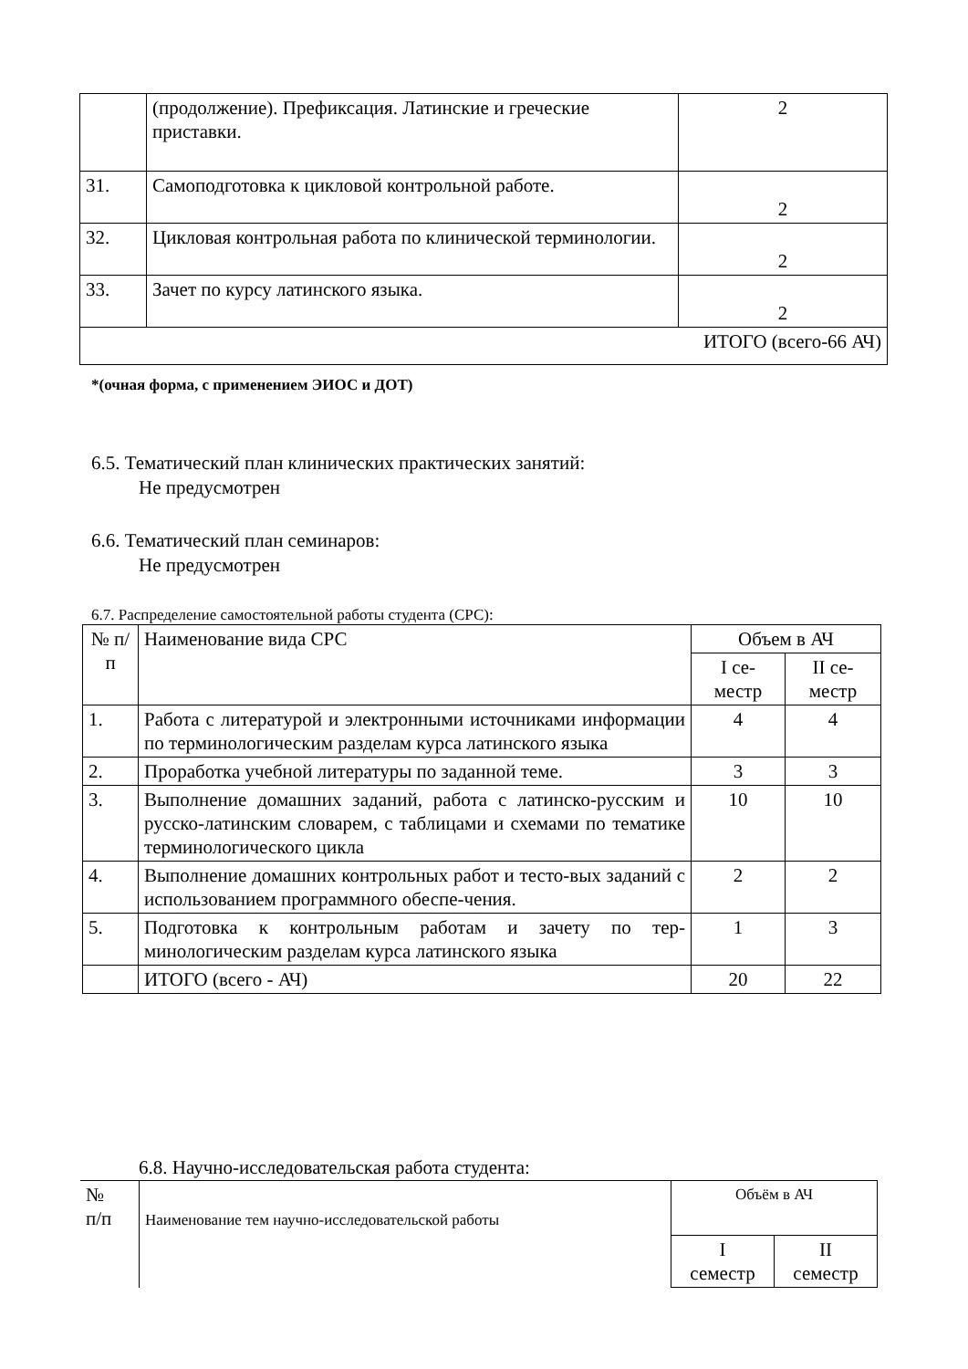| | (продолжение). Префиксация. Латинские и греческие приставки. | 2 |
| 31. | Самоподготовка к цикловой контрольной работе. | 2 |
| 32. | Цикловая контрольная работа по клинической терминологии. | 2 |
| 33. | Зачет по курсу латинского языка. | 2 |
| ИТОГО (всего-66 АЧ) | | |
*(очная форма, с применением ЭИОС и ДОТ)
6.5. Тематический план клинических практических занятий:
Не предусмотрен
6.6. Тематический план семинаров:
Не предусмотрен
6.7. Распределение самостоятельной работы студента (СРС):
| № п/п | Наименование вида СРС | Объем в АЧ | |
| | | I се- местр | II се- местр |
| 1. | Работа с литературой и электронными источниками информации по терминологическим разделам курса латинского языка | 4 | 4 |
| 2. | Проработка учебной литературы по заданной теме. | 3 | 3 |
| 3. | Выполнение домашних заданий, работа с латинско-русским и русско-латинским словарем, с таблицами и схемами по тематике терминологического цикла | 10 | 10 |
| 4. | Выполнение домашних контрольных работ и тесто-вых заданий с использованием программного обеспе-чения. | 2 | 2 |
| 5. | Подготовка к контрольным работам и зачету по тер-минологическим разделам курса латинского языка | 1 | 3 |
| | ИТОГО (всего - АЧ) | 20 | 22 |
6.8. Научно-исследовательская работа студента:
| № п/п | Наименование тем научно-исследовательской работы | Объём в АЧ | |
| | | I семестр | II семестр |